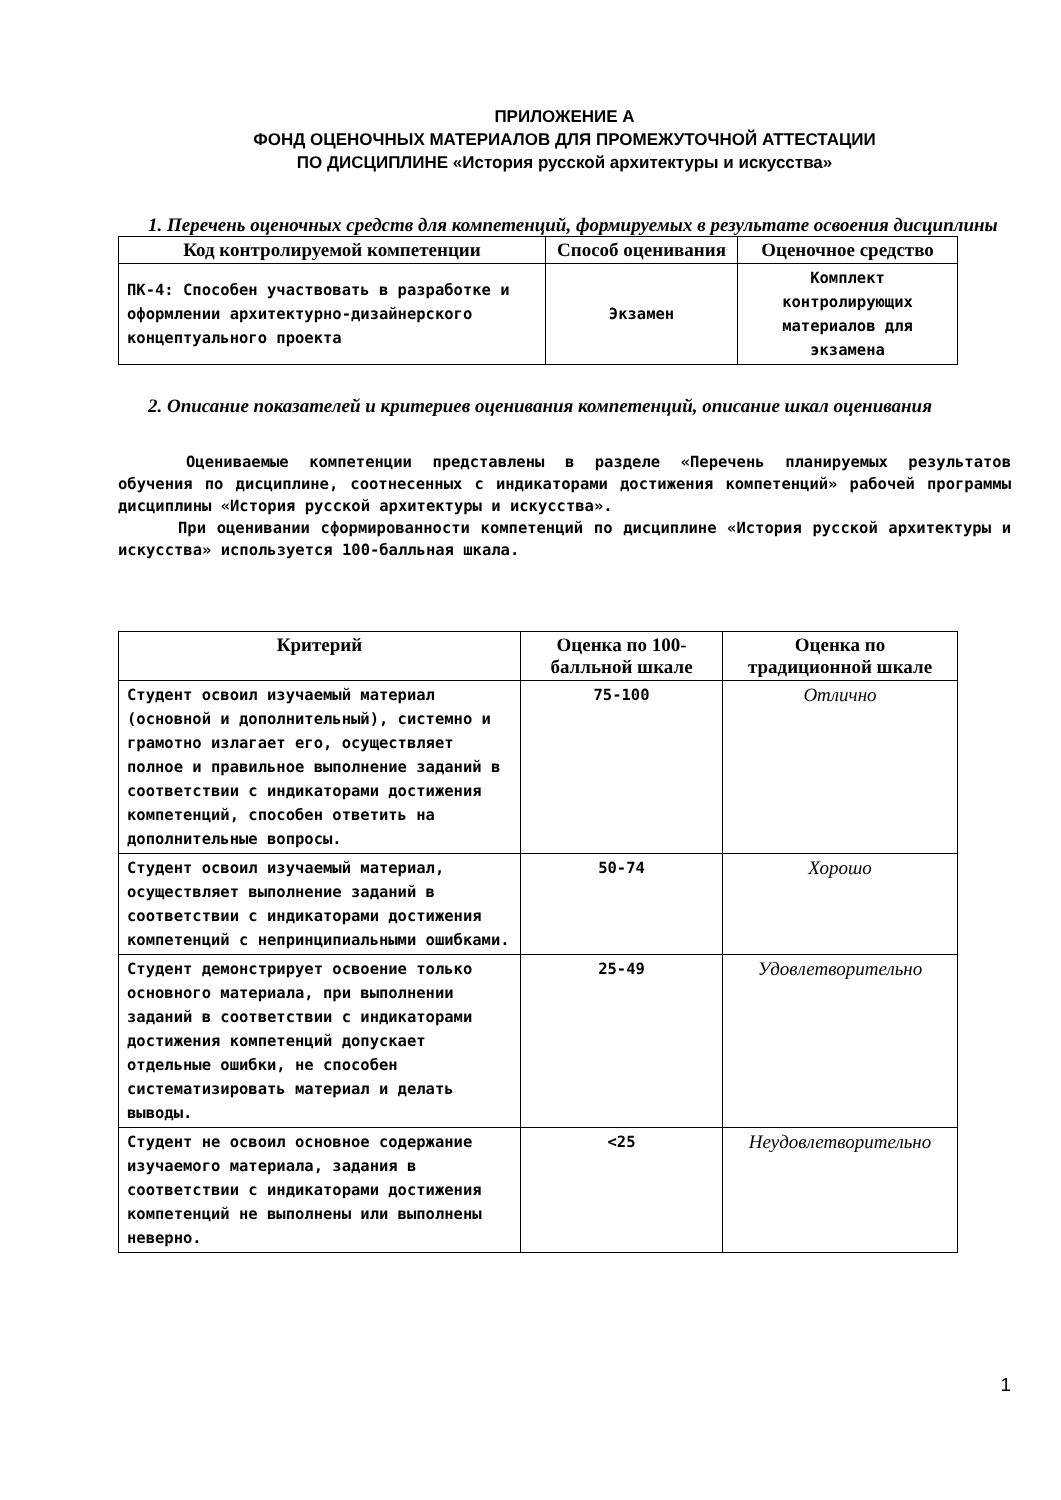ПРИЛОЖЕНИЕ А
ФОНД ОЦЕНОЧНЫХ МАТЕРИАЛОВ ДЛЯ ПРОМЕЖУТОЧНОЙ АТТЕСТАЦИИ
ПО ДИСЦИПЛИНЕ «История русской архитектуры и искусства»
1. Перечень оценочных средств для компетенций, формируемых в результате освоения дисциплины
| Код контролируемой компетенции | Способ оценивания | Оценочное средство |
| --- | --- | --- |
| ПК-4: Способен участвовать в разработке и оформлении архитектурно-дизайнерского концептуального проекта | Экзамен | Комплект контролирующих материалов для экзамена |
2. Описание показателей и критериев оценивания компетенций, описание шкал оценивания
Оцениваемые компетенции представлены в разделе «Перечень планируемых результатов обучения по дисциплине, соотнесенных с индикаторами достижения компетенций» рабочей программы дисциплины «История русской архитектуры и искусства».
При оценивании сформированности компетенций по дисциплине «История русской архитектуры и искусства» используется 100-балльная шкала.
| Критерий | Оценка по 100-балльной шкале | Оценка по традиционной шкале |
| --- | --- | --- |
| Студент освоил изучаемый материал (основной и дополнительный), системно и грамотно излагает его, осуществляет полное и правильное выполнение заданий в соответствии с индикаторами достижения компетенций, способен ответить на дополнительные вопросы. | 75-100 | Отлично |
| Студент освоил изучаемый материал, осуществляет выполнение заданий в соответствии с индикаторами достижения компетенций с непринципиальными ошибками. | 50-74 | Хорошо |
| Студент демонстрирует освоение только основного материала, при выполнении заданий в соответствии с индикаторами достижения компетенций допускает отдельные ошибки, не способен систематизировать материал и делать выводы. | 25-49 | Удовлетворительно |
| Студент не освоил основное содержание изучаемого материала, задания в соответствии с индикаторами достижения компетенций не выполнены или выполнены неверно. | <25 | Неудовлетворительно |
1